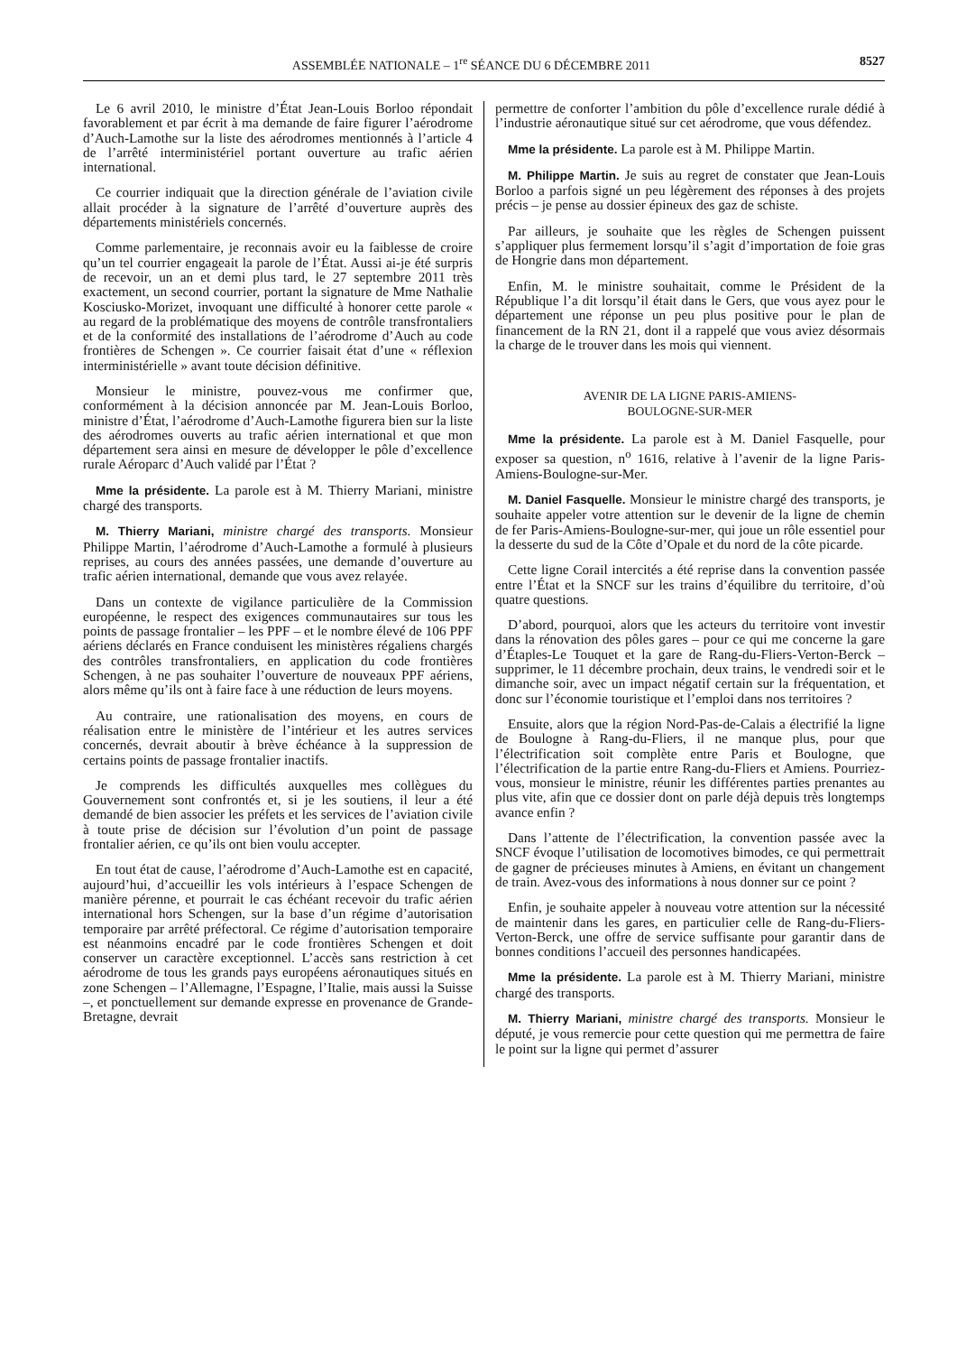ASSEMBLÉE NATIONALE – 1<sup>re</sup> SÉANCE DU 6 DÉCEMBRE 2011 8527
Le 6 avril 2010, le ministre d’État Jean-Louis Borloo répondait favorablement et par écrit à ma demande de faire figurer l’aérodrome d’Auch-Lamothe sur la liste des aérodromes mentionnés à l’article 4 de l’arrêté interministériel portant ouverture au trafic aérien international.
Ce courrier indiquait que la direction générale de l’aviation civile allait procéder à la signature de l’arrêté d’ouverture auprès des départements ministériels concernés.
Comme parlementaire, je reconnais avoir eu la faiblesse de croire qu’un tel courrier engageait la parole de l’État. Aussi ai-je été surpris de recevoir, un an et demi plus tard, le 27 septembre 2011 très exactement, un second courrier, portant la signature de Mme Nathalie Kosciusko-Morizet, invoquant une difficulté à honorer cette parole « au regard de la problématique des moyens de contrôle transfrontaliers et de la conformité des installations de l’aérodrome d’Auch au code frontières de Schengen ». Ce courrier faisait état d’une « réflexion interministérielle » avant toute décision définitive.
Monsieur le ministre, pouvez-vous me confirmer que, conformément à la décision annoncée par M. Jean-Louis Borloo, ministre d’État, l’aérodrome d’Auch-Lamothe figurera bien sur la liste des aérodromes ouverts au trafic aérien international et que mon département sera ainsi en mesure de développer le pôle d’excellence rurale Aéroparc d’Auch validé par l’État ?
Mme la présidente. La parole est à M. Thierry Mariani, ministre chargé des transports.
M. Thierry Mariani, ministre chargé des transports. Monsieur Philippe Martin, l’aérodrome d’Auch-Lamothe a formulé à plusieurs reprises, au cours des années passées, une demande d’ouverture au trafic aérien international, demande que vous avez relayée.
Dans un contexte de vigilance particulière de la Commission européenne, le respect des exigences communautaires sur tous les points de passage frontalier – les PPF – et le nombre élevé de 106 PPF aériens déclarés en France conduisent les ministères régaliens chargés des contrôles transfrontaliers, en application du code frontières Schengen, à ne pas souhaiter l’ouverture de nouveaux PPF aériens, alors même qu’ils ont à faire face à une réduction de leurs moyens.
Au contraire, une rationalisation des moyens, en cours de réalisation entre le ministère de l’intérieur et les autres services concernés, devrait aboutir à brève échéance à la suppression de certains points de passage frontalier inactifs.
Je comprends les difficultés auxquelles mes collègues du Gouvernement sont confrontés et, si je les soutiens, il leur a été demandé de bien associer les préfets et les services de l’aviation civile à toute prise de décision sur l’évolution d’un point de passage frontalier aérien, ce qu’ils ont bien voulu accepter.
En tout état de cause, l’aérodrome d’Auch-Lamothe est en capacité, aujourd’hui, d’accueillir les vols intérieurs à l’espace Schengen de manière pérenne, et pourrait le cas échéant recevoir du trafic aérien international hors Schengen, sur la base d’un régime d’autorisation temporaire par arrêté préfectoral. Ce régime d’autorisation temporaire est néanmoins encadré par le code frontières Schengen et doit conserver un caractère exceptionnel. L’accès sans restriction à cet aérodrome de tous les grands pays européens aéronautiques situés en zone Schengen – l’Allemagne, l’Espagne, l’Italie, mais aussi la Suisse –, et ponctuellement sur demande expresse en provenance de Grande-Bretagne, devrait
permettre de conforter l’ambition du pôle d’excellence rurale dédié à l’industrie aéronautique situé sur cet aérodrome, que vous défendez.
Mme la présidente. La parole est à M. Philippe Martin.
M. Philippe Martin. Je suis au regret de constater que Jean-Louis Borloo a parfois signé un peu légèrement des réponses à des projets précis – je pense au dossier épineux des gaz de schiste.
Par ailleurs, je souhaite que les règles de Schengen puissent s’appliquer plus fermement lorsqu’il s’agit d’importation de foie gras de Hongrie dans mon département.
Enfin, M. le ministre souhaitait, comme le Président de la République l’a dit lorsqu’il était dans le Gers, que vous ayez pour le département une réponse un peu plus positive pour le plan de financement de la RN 21, dont il a rappelé que vous aviez désormais la charge de le trouver dans les mois qui viennent.
AVENIR DE LA LIGNE PARIS-AMIENS-
BOULOGNE-SUR-MER
Mme la présidente. La parole est à M. Daniel Fasquelle, pour exposer sa question, n<sup>o</sup> 1616, relative à l’avenir de la ligne Paris-Amiens-Boulogne-sur-Mer.
M. Daniel Fasquelle. Monsieur le ministre chargé des transports, je souhaite appeler votre attention sur le devenir de la ligne de chemin de fer Paris-Amiens-Boulogne-sur-mer, qui joue un rôle essentiel pour la desserte du sud de la Côte d’Opale et du nord de la côte picarde.
Cette ligne Corail intercités a été reprise dans la convention passée entre l’État et la SNCF sur les trains d’équilibre du territoire, d’où quatre questions.
D’abord, pourquoi, alors que les acteurs du territoire vont investir dans la rénovation des pôles gares – pour ce qui me concerne la gare d’Étaples-Le Touquet et la gare de Rang-du-Fliers-Verton-Berck – supprimer, le 11 décembre prochain, deux trains, le vendredi soir et le dimanche soir, avec un impact négatif certain sur la fréquentation, et donc sur l’économie touristique et l’emploi dans nos territoires ?
Ensuite, alors que la région Nord-Pas-de-Calais a électrifié la ligne de Boulogne à Rang-du-Fliers, il ne manque plus, pour que l’électrification soit complète entre Paris et Boulogne, que l’électrification de la partie entre Rang-du-Fliers et Amiens. Pourriez-vous, monsieur le ministre, réunir les différentes parties prenantes au plus vite, afin que ce dossier dont on parle déjà depuis très longtemps avance enfin ?
Dans l’attente de l’électrification, la convention passée avec la SNCF évoque l’utilisation de locomotives bimodes, ce qui permettrait de gagner de précieuses minutes à Amiens, en évitant un changement de train. Avez-vous des informations à nous donner sur ce point ?
Enfin, je souhaite appeler à nouveau votre attention sur la nécessité de maintenir dans les gares, en particulier celle de Rang-du-Fliers-Verton-Berck, une offre de service suffisante pour garantir dans de bonnes conditions l’accueil des personnes handicapées.
Mme la présidente. La parole est à M. Thierry Mariani, ministre chargé des transports.
M. Thierry Mariani, ministre chargé des transports. Monsieur le député, je vous remercie pour cette question qui me permettra de faire le point sur la ligne qui permet d’assurer